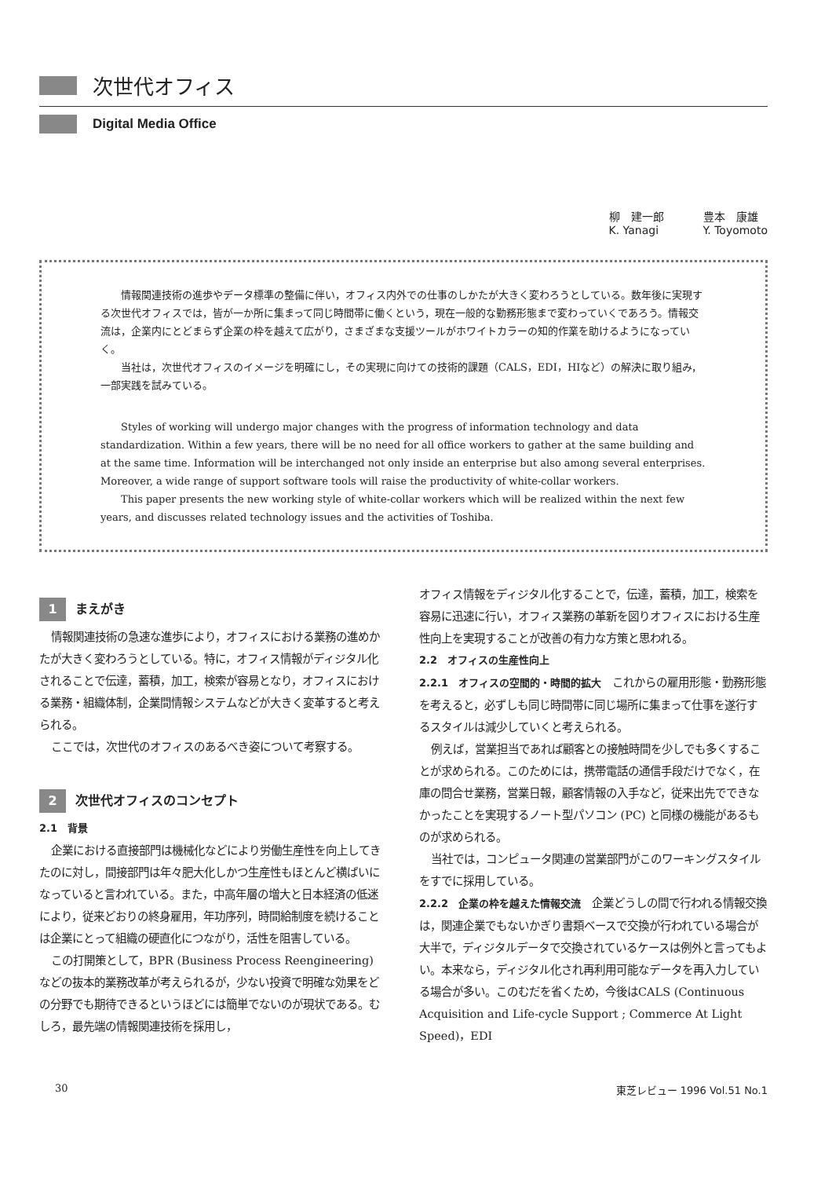次世代オフィス
Digital Media Office
柳　建一郎
K. Yanagi
豊本　康雄
Y. Toyomoto
情報関連技術の進歩やデータ標準の整備に伴い，オフィス内外での仕事のしかたが大きく変わろうとしている。数年後に実現する次世代オフィスでは，皆が一か所に集まって同じ時間帯に働くという，現在一般的な勤務形態まで変わっていくであろう。情報交流は，企業内にとどまらず企業の枠を越えて広がり，さまざまな支援ツールがホワイトカラーの知的作業を助けるようになっていく。
当社は，次世代オフィスのイメージを明確にし，その実現に向けての技術的課題（CALS，EDI，HIなど）の解決に取り組み，一部実践を試みている。
Styles of working will undergo major changes with the progress of information technology and data standardization. Within a few years, there will be no need for all office workers to gather at the same building and at the same time. Information will be interchanged not only inside an enterprise but also among several enterprises. Moreover, a wide range of support software tools will raise the productivity of white-collar workers.
This paper presents the new working style of white-collar workers which will be realized within the next few years, and discusses related technology issues and the activities of Toshiba.
1 まえがき
情報関連技術の急速な進歩により，オフィスにおける業務の進めかたが大きく変わろうとしている。特に，オフィス情報がディジタル化されることで伝達，蓄積，加工，検索が容易となり，オフィスにおける業務・組織体制，企業間情報システムなどが大きく変革すると考えられる。
ここでは，次世代のオフィスのあるべき姿について考察する。
2 次世代オフィスのコンセプト
2.1　背景
企業における直接部門は機械化などにより労働生産性を向上してきたのに対し，間接部門は年々肥大化しかつ生産性もほとんど横ばいになっていると言われている。また，中高年層の増大と日本経済の低迷により，従来どおりの終身雇用，年功序列，時間給制度を続けることは企業にとって組織の硬直化につながり，活性を阻害している。
この打開策として，BPR (Business Process Reengineering) などの抜本的業務改革が考えられるが，少ない投資で明確な効果をどの分野でも期待できるというほどには簡単でないのが現状である。むしろ，最先端の情報関連技術を採用し，
オフィス情報をディジタル化することで，伝達，蓄積，加工，検索を容易に迅速に行い，オフィス業務の革新を図りオフィスにおける生産性向上を実現することが改善の有力な方策と思われる。
2.2　オフィスの生産性向上
2.2.1　オフィスの空間的・時間的拡大　これからの雇用形態・勤務形態を考えると，必ずしも同じ時間帯に同じ場所に集まって仕事を遂行するスタイルは減少していくと考えられる。
例えば，営業担当であれば顧客との接触時間を少しでも多くすることが求められる。このためには，携帯電話の通信手段だけでなく，在庫の問合せ業務，営業日報，顧客情報の入手など，従来出先でできなかったことを実現するノート型パソコン (PC) と同様の機能があるものが求められる。
当社では，コンピュータ関連の営業部門がこのワーキングスタイルをすでに採用している。
2.2.2　企業の枠を越えた情報交流　企業どうしの間で行われる情報交換は，関連企業でもないかぎり書類ベースで交換が行われている場合が大半で，ディジタルデータで交換されているケースは例外と言ってもよい。本来なら，ディジタル化され再利用可能なデータを再入力している場合が多い。このむだを省くため，今後はCALS (Continuous Acquisition and Life-cycle Support ; Commerce At Light Speed)，EDI
30 東芝レビュー 1996 Vol.51 No.1